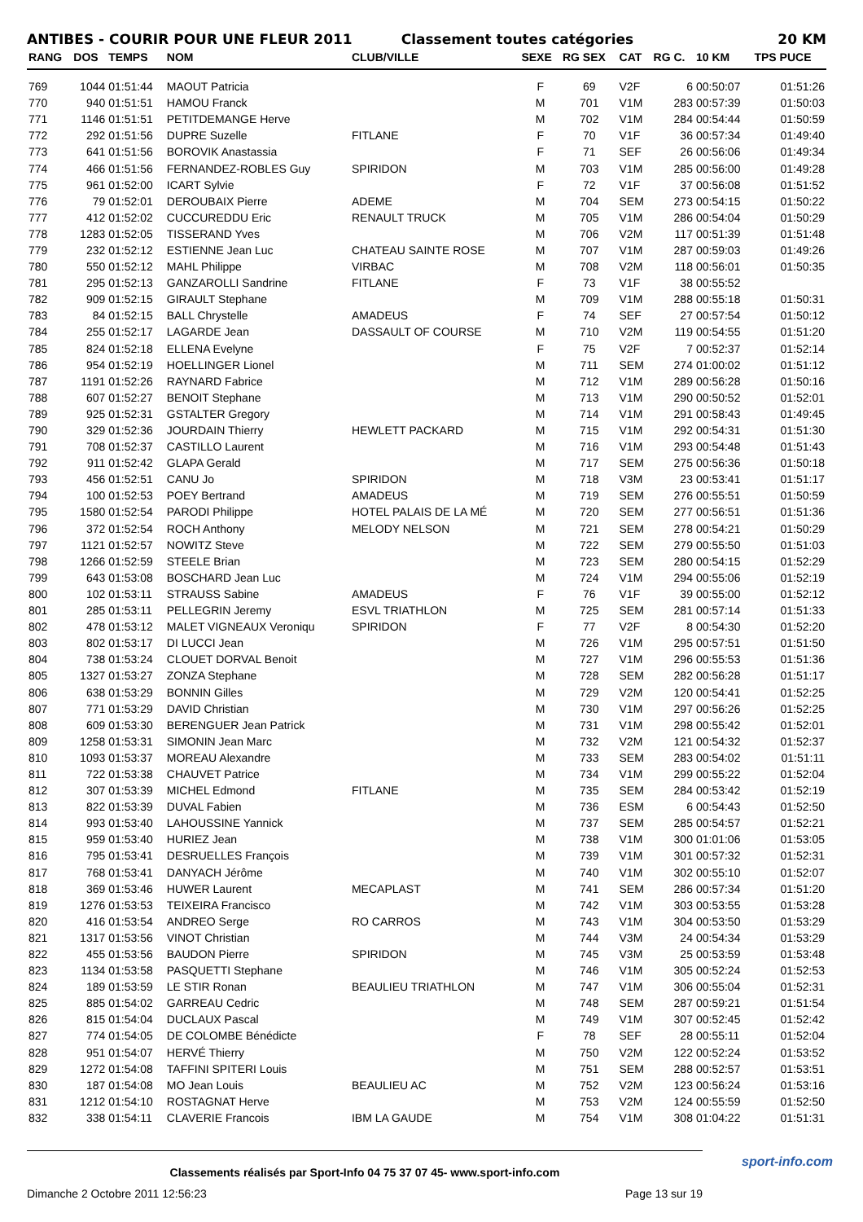ANTIBES - COURIR POUR UNE FLEUR 2011 Classement toutes catégories 20 KM
| RANG | DOS | TEMPS | NOM | CLUB/VILLE | SEXE | RG SEX | CAT | RG C. | 10 KM | TPS PUCE |
| --- | --- | --- | --- | --- | --- | --- | --- | --- | --- | --- |
| 769 | 1044 | 01:51:44 | MAOUT Patricia | | F | 69 | V2F | 6 | 00:50:07 | 01:51:26 |
| 770 | 940 | 01:51:51 | HAMOU Franck | | M | 701 | V1M | 283 | 00:57:39 | 01:50:03 |
| 771 | 1146 | 01:51:51 | PETITDEMANGE Herve | | M | 702 | V1M | 284 | 00:54:44 | 01:50:59 |
| 772 | 292 | 01:51:56 | DUPRE Suzelle | FITLANE | F | 70 | V1F | 36 | 00:57:34 | 01:49:40 |
| 773 | 641 | 01:51:56 | BOROVIK Anastassia | | F | 71 | SEF | 26 | 00:56:06 | 01:49:34 |
| 774 | 466 | 01:51:56 | FERNANDEZ-ROBLES Guy | SPIRIDON | M | 703 | V1M | 285 | 00:56:00 | 01:49:28 |
| 775 | 961 | 01:52:00 | ICART Sylvie | | F | 72 | V1F | 37 | 00:56:08 | 01:51:52 |
| 776 | 79 | 01:52:01 | DEROUBAIX Pierre | ADEME | M | 704 | SEM | 273 | 00:54:15 | 01:50:22 |
| 777 | 412 | 01:52:02 | CUCCUREDDU Eric | RENAULT TRUCK | M | 705 | V1M | 286 | 00:54:04 | 01:50:29 |
| 778 | 1283 | 01:52:05 | TISSERAND Yves | | M | 706 | V2M | 117 | 00:51:39 | 01:51:48 |
| 779 | 232 | 01:52:12 | ESTIENNE Jean Luc | CHATEAU SAINTE ROSE | M | 707 | V1M | 287 | 00:59:03 | 01:49:26 |
| 780 | 550 | 01:52:12 | MAHL Philippe | VIRBAC | M | 708 | V2M | 118 | 00:56:01 | 01:50:35 |
| 781 | 295 | 01:52:13 | GANZAROLLI Sandrine | FITLANE | F | 73 | V1F | 38 | 00:55:52 | |
| 782 | 909 | 01:52:15 | GIRAULT Stephane | | M | 709 | V1M | 288 | 00:55:18 | 01:50:31 |
| 783 | 84 | 01:52:15 | BALL Chrystelle | AMADEUS | F | 74 | SEF | 27 | 00:57:54 | 01:50:12 |
| 784 | 255 | 01:52:17 | LAGARDE Jean | DASSAULT OF COURSE | M | 710 | V2M | 119 | 00:54:55 | 01:51:20 |
| 785 | 824 | 01:52:18 | ELLENA Evelyne | | F | 75 | V2F | 7 | 00:52:37 | 01:52:14 |
| 786 | 954 | 01:52:19 | HOELLINGER Lionel | | M | 711 | SEM | 274 | 01:00:02 | 01:51:12 |
| 787 | 1191 | 01:52:26 | RAYNARD Fabrice | | M | 712 | V1M | 289 | 00:56:28 | 01:50:16 |
| 788 | 607 | 01:52:27 | BENOIT Stephane | | M | 713 | V1M | 290 | 00:50:52 | 01:52:01 |
| 789 | 925 | 01:52:31 | GSTALTER Gregory | | M | 714 | V1M | 291 | 00:58:43 | 01:49:45 |
| 790 | 329 | 01:52:36 | JOURDAIN Thierry | HEWLETT PACKARD | M | 715 | V1M | 292 | 00:54:31 | 01:51:30 |
| 791 | 708 | 01:52:37 | CASTILLO Laurent | | M | 716 | V1M | 293 | 00:54:48 | 01:51:43 |
| 792 | 911 | 01:52:42 | GLAPA Gerald | | M | 717 | SEM | 275 | 00:56:36 | 01:50:18 |
| 793 | 456 | 01:52:51 | CANU Jo | SPIRIDON | M | 718 | V3M | 23 | 00:53:41 | 01:51:17 |
| 794 | 100 | 01:52:53 | POEY Bertrand | AMADEUS | M | 719 | SEM | 276 | 00:55:51 | 01:50:59 |
| 795 | 1580 | 01:52:54 | PARODI Philippe | HOTEL PALAIS DE LA MÉ | M | 720 | SEM | 277 | 00:56:51 | 01:51:36 |
| 796 | 372 | 01:52:54 | ROCH Anthony | MELODY NELSON | M | 721 | SEM | 278 | 00:54:21 | 01:50:29 |
| 797 | 1121 | 01:52:57 | NOWITZ Steve | | M | 722 | SEM | 279 | 00:55:50 | 01:51:03 |
| 798 | 1266 | 01:52:59 | STEELE Brian | | M | 723 | SEM | 280 | 00:54:15 | 01:52:29 |
| 799 | 643 | 01:53:08 | BOSCHARD Jean Luc | | M | 724 | V1M | 294 | 00:55:06 | 01:52:19 |
| 800 | 102 | 01:53:11 | STRAUSS Sabine | AMADEUS | F | 76 | V1F | 39 | 00:55:00 | 01:52:12 |
| 801 | 285 | 01:53:11 | PELLEGRIN Jeremy | ESVL TRIATHLON | M | 725 | SEM | 281 | 00:57:14 | 01:51:33 |
| 802 | 478 | 01:53:12 | MALET VIGNEAUX Veroniqu | SPIRIDON | F | 77 | V2F | 8 | 00:54:30 | 01:52:20 |
| 803 | 802 | 01:53:17 | DI LUCCI Jean | | M | 726 | V1M | 295 | 00:57:51 | 01:51:50 |
| 804 | 738 | 01:53:24 | CLOUET DORVAL Benoit | | M | 727 | V1M | 296 | 00:55:53 | 01:51:36 |
| 805 | 1327 | 01:53:27 | ZONZA Stephane | | M | 728 | SEM | 282 | 00:56:28 | 01:51:17 |
| 806 | 638 | 01:53:29 | BONNIN Gilles | | M | 729 | V2M | 120 | 00:54:41 | 01:52:25 |
| 807 | 771 | 01:53:29 | DAVID Christian | | M | 730 | V1M | 297 | 00:56:26 | 01:52:25 |
| 808 | 609 | 01:53:30 | BERENGUER Jean Patrick | | M | 731 | V1M | 298 | 00:55:42 | 01:52:01 |
| 809 | 1258 | 01:53:31 | SIMONIN Jean Marc | | M | 732 | V2M | 121 | 00:54:32 | 01:52:37 |
| 810 | 1093 | 01:53:37 | MOREAU Alexandre | | M | 733 | SEM | 283 | 00:54:02 | 01:51:11 |
| 811 | 722 | 01:53:38 | CHAUVET Patrice | | M | 734 | V1M | 299 | 00:55:22 | 01:52:04 |
| 812 | 307 | 01:53:39 | MICHEL Edmond | FITLANE | M | 735 | SEM | 284 | 00:53:42 | 01:52:19 |
| 813 | 822 | 01:53:39 | DUVAL Fabien | | M | 736 | ESM | 6 | 00:54:43 | 01:52:50 |
| 814 | 993 | 01:53:40 | LAHOUSSINE Yannick | | M | 737 | SEM | 285 | 00:54:57 | 01:52:21 |
| 815 | 959 | 01:53:40 | HURIEZ Jean | | M | 738 | V1M | 300 | 01:01:06 | 01:53:05 |
| 816 | 795 | 01:53:41 | DESRUELLES François | | M | 739 | V1M | 301 | 00:57:32 | 01:52:31 |
| 817 | 768 | 01:53:41 | DANYACH Jérôme | | M | 740 | V1M | 302 | 00:55:10 | 01:52:07 |
| 818 | 369 | 01:53:46 | HUWER Laurent | MECAPLAST | M | 741 | SEM | 286 | 00:57:34 | 01:51:20 |
| 819 | 1276 | 01:53:53 | TEIXEIRA Francisco | | M | 742 | V1M | 303 | 00:53:55 | 01:53:28 |
| 820 | 416 | 01:53:54 | ANDREO Serge | RO CARROS | M | 743 | V1M | 304 | 00:53:50 | 01:53:29 |
| 821 | 1317 | 01:53:56 | VINOT Christian | | M | 744 | V3M | 24 | 00:54:34 | 01:53:29 |
| 822 | 455 | 01:53:56 | BAUDON Pierre | SPIRIDON | M | 745 | V3M | 25 | 00:53:59 | 01:53:48 |
| 823 | 1134 | 01:53:58 | PASQUETTI Stephane | | M | 746 | V1M | 305 | 00:52:24 | 01:52:53 |
| 824 | 189 | 01:53:59 | LE STIR Ronan | BEAULIEU TRIATHLON | M | 747 | V1M | 306 | 00:55:04 | 01:52:31 |
| 825 | 885 | 01:54:02 | GARREAU Cedric | | M | 748 | SEM | 287 | 00:59:21 | 01:51:54 |
| 826 | 815 | 01:54:04 | DUCLAUX Pascal | | M | 749 | V1M | 307 | 00:52:45 | 01:52:42 |
| 827 | 774 | 01:54:05 | DE COLOMBE Bénédicte | | F | 78 | SEF | 28 | 00:55:11 | 01:52:04 |
| 828 | 951 | 01:54:07 | HERVÉ Thierry | | M | 750 | V2M | 122 | 00:52:24 | 01:53:52 |
| 829 | 1272 | 01:54:08 | TAFFINI SPITERI Louis | | M | 751 | SEM | 288 | 00:52:57 | 01:53:51 |
| 830 | 187 | 01:54:08 | MO Jean Louis | BEAULIEU AC | M | 752 | V2M | 123 | 00:56:24 | 01:53:16 |
| 831 | 1212 | 01:54:10 | ROSTAGNAT Herve | | M | 753 | V2M | 124 | 00:55:59 | 01:52:50 |
| 832 | 338 | 01:54:11 | CLAVERIE Francois | IBM LA GAUDE | M | 754 | V1M | 308 | 01:04:22 | 01:51:31 |
Classements réalisés par Sport-Info 04 75 37 07 45- www.sport-info.com
Dimanche 2 Octobre 2011 12:56:23 Page 13 sur 19
sport-info.com